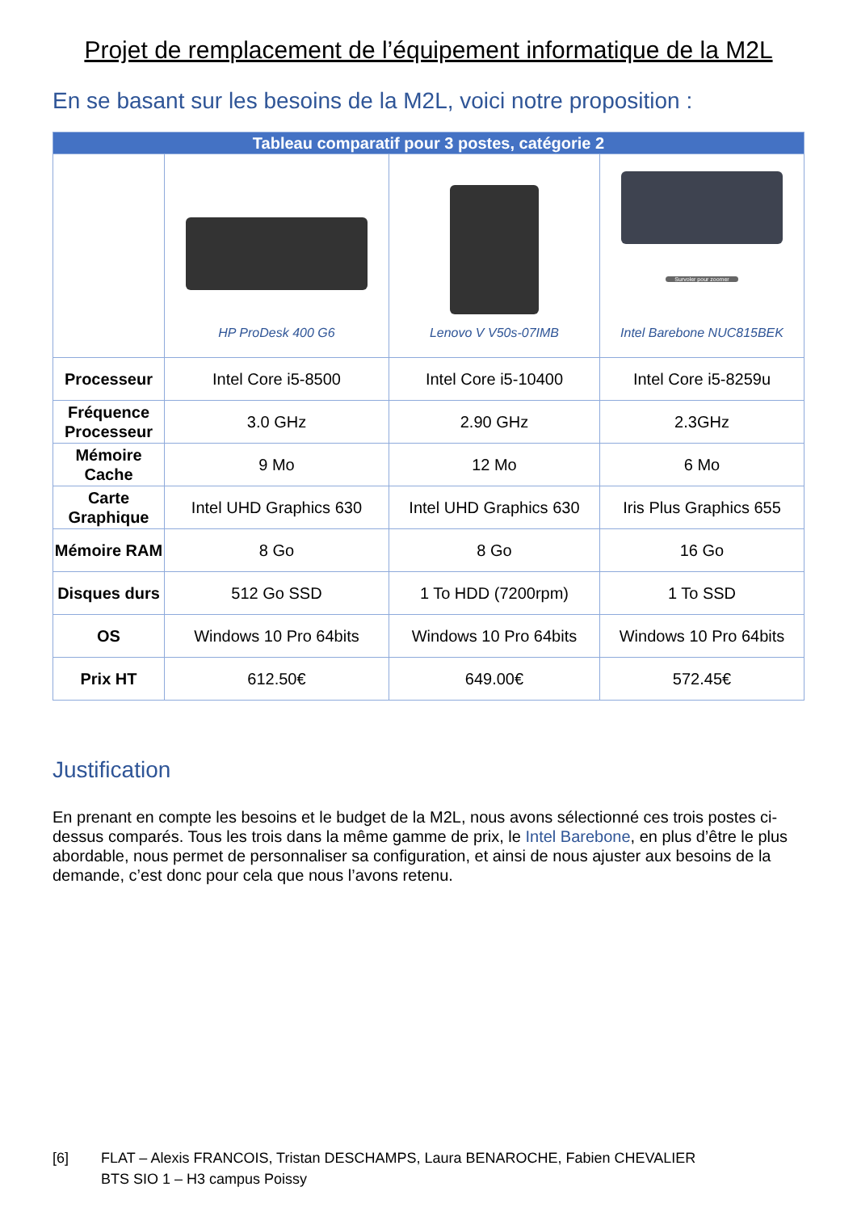Projet de remplacement de l’équipement informatique de la M2L
En se basant sur les besoins de la M2L, voici notre proposition :
| Tableau comparatif pour 3 postes, catégorie 2 | | | |
| --- | --- | --- | --- |
| | HP ProDesk 400 G6 | Lenovo V V50s-07IMB | Survoler pour zoomer Intel Barebone NUC815BEK |
| Processeur | Intel Core i5-8500 | Intel Core i5-10400 | Intel Core i5-8259u |
| Fréquence Processeur | 3.0 GHz | 2.90 GHz | 2.3GHz |
| Mémoire Cache | 9 Mo | 12 Mo | 6 Mo |
| Carte Graphique | Intel UHD Graphics 630 | Intel UHD Graphics 630 | Iris Plus Graphics 655 |
| Mémoire RAM | 8 Go | 8 Go | 16 Go |
| Disques durs | 512 Go SSD | 1 To HDD (7200rpm) | 1 To SSD |
| OS | Windows 10 Pro 64bits | Windows 10 Pro 64bits | Windows 10 Pro 64bits |
| Prix HT | 612.50€ | 649.00€ | 572.45€ |
Justification
En prenant en compte les besoins et le budget de la M2L, nous avons sélectionné ces trois postes ci-dessus comparés. Tous les trois dans la même gamme de prix, le Intel Barebone, en plus d’être le plus abordable, nous permet de personnaliser sa configuration, et ainsi de nous ajuster aux besoins de la demande, c’est donc pour cela que nous l’avons retenu.
[6] FLAT – Alexis FRANCOIS, Tristan DESCHAMPS, Laura BENAROCHE, Fabien CHEVALIER
BTS SIO 1 – H3 campus Poissy